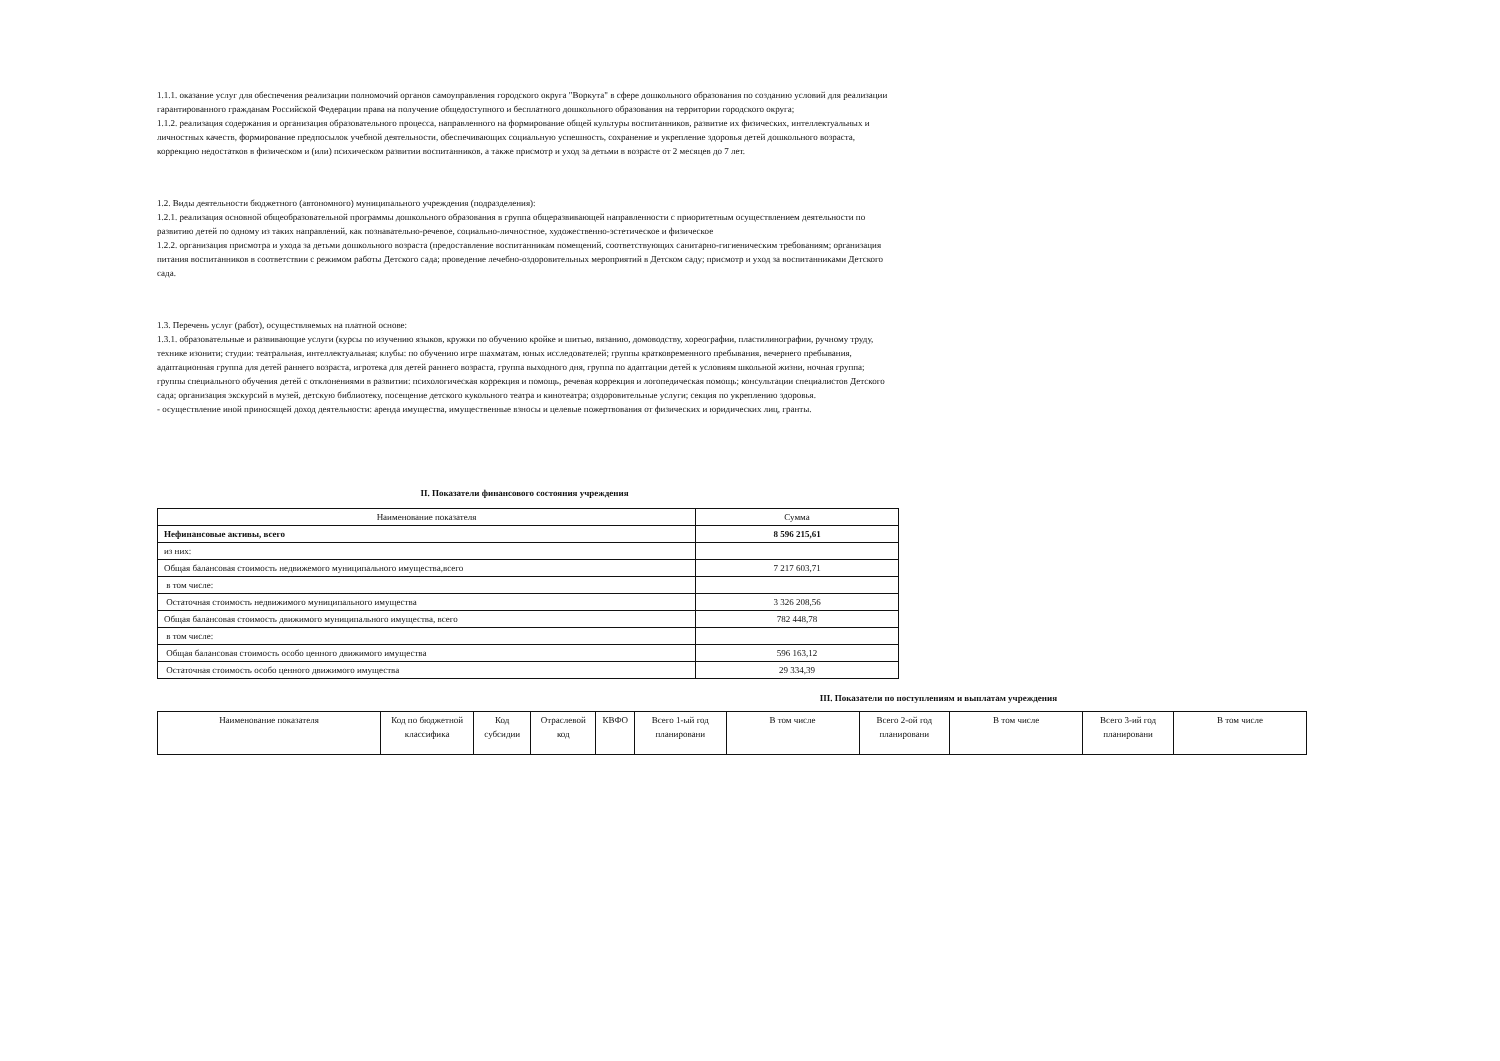1.1.1. оказание услуг для обеспечения реализации полномочий органов самоуправления городского округа "Воркута" в сфере дошкольного образования по созданию условий для реализации гарантированного гражданам Российской Федерации права на получение общедоступного и бесплатного дошкольного образования на территории городского округа;
1.1.2. реализация содержания и организация образовательного процесса, направленного на формирование общей культуры воспитанников, развитие их физических, интеллектуальных и личностных качеств, формирование предпосылок учебной деятельности, обеспечивающих социальную успешность, сохранение и укрепление здоровья детей дошкольного возраста, коррекцию недостатков в физическом и (или) психическом развитии воспитанников, а также присмотр и уход за детьми в возрасте от 2 месяцев до 7 лет.
1.2. Виды деятельности бюджетного (автономного) муниципального учреждения (подразделения):
1.2.1. реализация основной общеобразовательной программы дошкольного образования в группа общеразвивающей направленности с приоритетным осуществлением деятельности по развитию детей по одному из таких направлений, как познавательно-речевое, социально-личностное, художественно-эстетическое и физическое
1.2.2. организация присмотра и ухода за детьми дошкольного возраста (предоставление воспитанникам помещений, соответствующих санитарно-гигиеническим требованиям; организация питания воспитанников в соответствии с режимом работы Детского сада; проведение лечебно-оздоровительных мероприятий в Детском саду; присмотр и уход за воспитанниками Детского сада.
1.3. Перечень услуг (работ), осуществляемых на платной основе:
1.3.1. образовательные и развивающие услуги (курсы по изучению языков, кружки по обучению кройке и шитью, вязанию, домоводству, хореографии, пластилинографии, ручному труду, технике изонити; студии: театральная, интеллектуальная; клубы: по обучению игре шахматам, юных исследователей; группы кратковременного пребывания, вечернего пребывания, адаптационная группа для детей раннего возраста, игротека для детей раннего возраста, группа выходного дня, группа по адаптации детей к условиям школьной жизни, ночная группа; группы специального обучения детей с отклонениями в развитии: психологическая коррекция и помощь, речевая коррекция и логопедическая помощь; консультации специалистов Детского сада; организация экскурсий в музей, детскую библиотеку, посещение детского кукольного театра и кинотеатра; оздоровительные услуги; секция по укреплению здоровья.
- осуществление иной приносящей доход деятельности: аренда имущества, имущественные взносы и целевые пожертвования от физических и юридических лиц, гранты.
II. Показатели финансового состояния учреждения
| Наименование показателя | Сумма |
| --- | --- |
| Нефинансовые активы, всего | 8 596 215,61 |
| из них: | |
| Общая балансовая стоимость недвижемого муниципального имущества,всего | 7 217 603,71 |
| в том числе: | |
| Остаточная стоимость недвижимого муниципального имущества | 3 326 208,56 |
| Общая балансовая стоимость движимого муниципального имущества, всего | 782 448,78 |
| в том числе: | |
| Общая балансовая стоимость особо ценного движимого имущества | 596 163,12 |
| Остаточная стоимость особо ценного движимого имущества | 29 334,39 |
III. Показатели по поступлениям и выплатам учреждения
| Наименование показателя | Код по бюджетной классифика | Код субсидии | Отраслевой код | КВФО | Всего 1-ый год планировани | В том числе | Всего 2-ой год планировани | В том числе | Всего 3-ий год планировани | В том числе |
| --- | --- | --- | --- | --- | --- | --- | --- | --- | --- | --- |